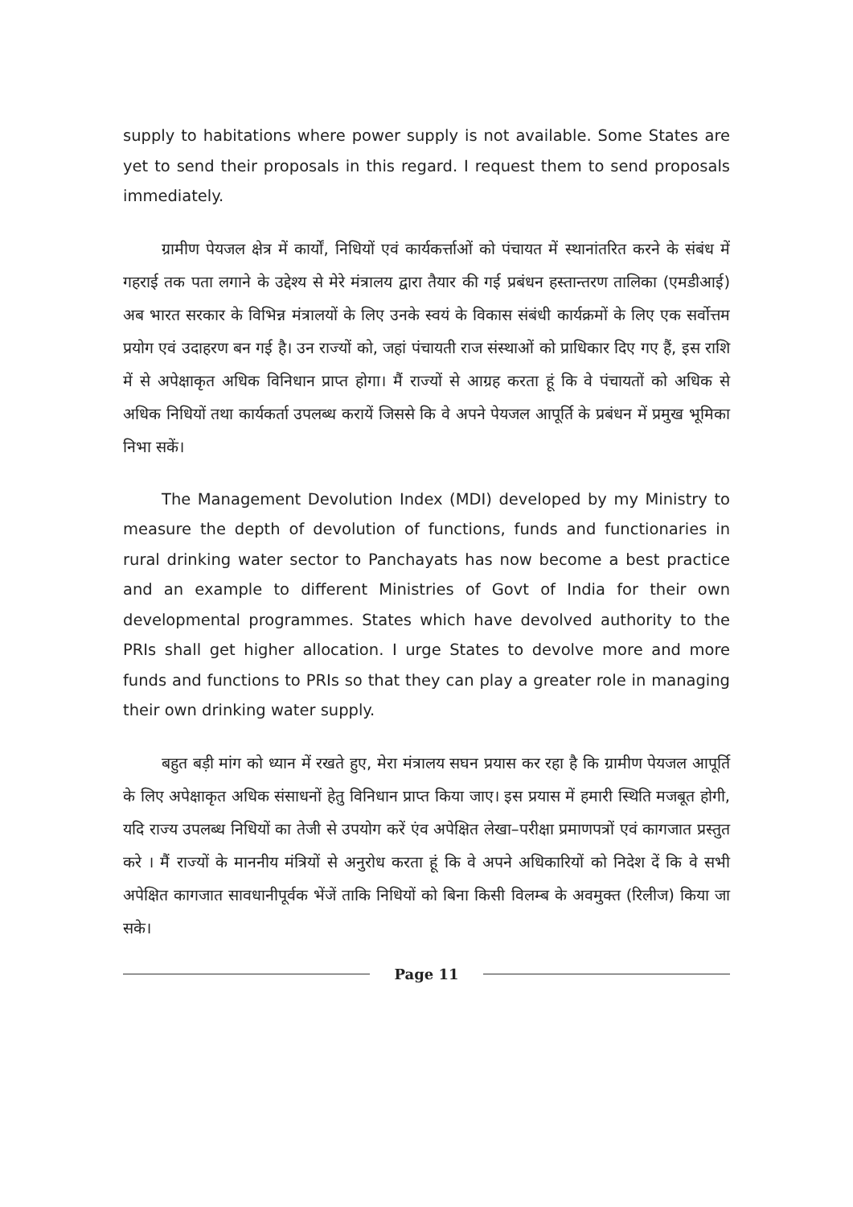supply to habitations where power supply is not available. Some States are yet to send their proposals in this regard. I request them to send proposals immediately.
ग्रामीण पेयजल क्षेत्र में कार्यों, निधियों एवं कार्यकर्त्ताओं को पंचायत में स्थानांतरित करने के संबंध में गहराई तक पता लगाने के उद्देश्य से मेरे मंत्रालय द्वारा तैयार की गई प्रबंधन हस्तान्तरण तालिका (एमडीआई) अब भारत सरकार के विभिन्न मंत्रालयों के लिए उनके स्वयं के विकास संबंधी कार्यक्रमों के लिए एक सर्वोत्तम प्रयोग एवं उदाहरण बन गई है। उन राज्यों को, जहां पंचायती राज संस्थाओं को प्राधिकार दिए गए हैं, इस राशि में से अपेक्षाकृत अधिक विनिधान प्राप्त होगा। मैं राज्यों से आग्रह करता हूं कि वे पंचायतों को अधिक से अधिक निधियों तथा कार्यकर्ता उपलब्ध करायें जिससे कि वे अपने पेयजल आपूर्ति के प्रबंधन में प्रमुख भूमिका निभा सकें।
The Management Devolution Index (MDI) developed by my Ministry to measure the depth of devolution of functions, funds and functionaries in rural drinking water sector to Panchayats has now become a best practice and an example to different Ministries of Govt of India for their own developmental programmes. States which have devolved authority to the PRIs shall get higher allocation. I urge States to devolve more and more funds and functions to PRIs so that they can play a greater role in managing their own drinking water supply.
बहुत बड़ी मांग को ध्यान में रखते हुए, मेरा मंत्रालय सघन प्रयास कर रहा है कि ग्रामीण पेयजल आपूर्ति के लिए अपेक्षाकृत अधिक संसाधनों हेतु विनिधान प्राप्त किया जाए। इस प्रयास में हमारी स्थिति मजबूत होगी, यदि राज्य उपलब्ध निधियों का तेजी से उपयोग करें एंव अपेक्षित लेखा–परीक्षा प्रमाणपत्रों एवं कागजात प्रस्तुत करे । मैं राज्यों के माननीय मंत्रियों से अनुरोध करता हूं कि वे अपने अधिकारियों को निदेश दें कि वे सभी अपेक्षित कागजात सावधानीपूर्वक भेंजें ताकि निधियों को बिना किसी विलम्ब के अवमुक्त (रिलीज) किया जा सके।
Page 11